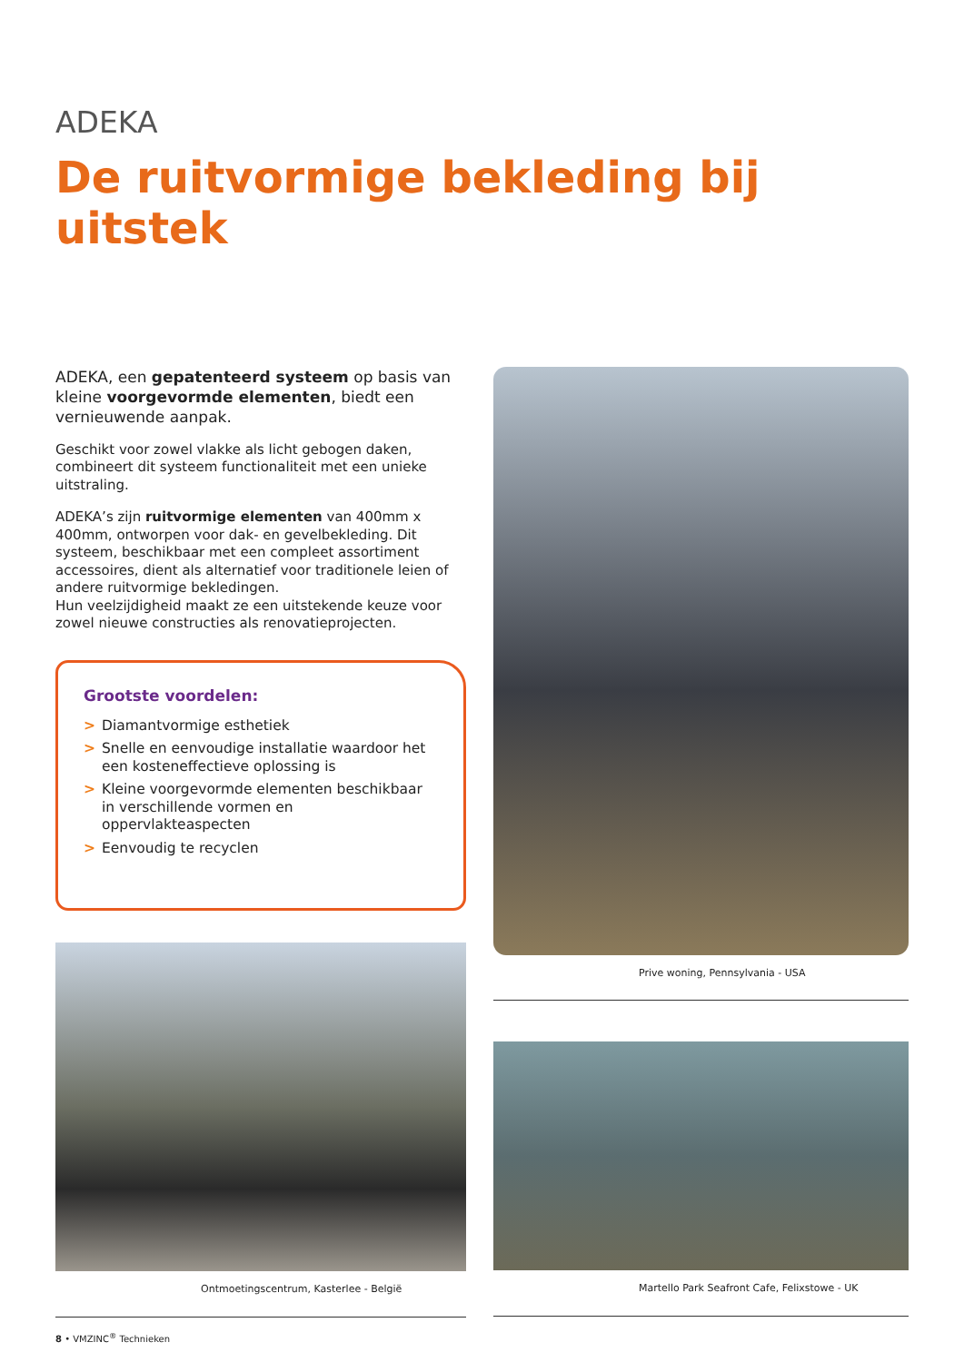ADEKA
De ruitvormige bekleding bij uitstek
ADEKA, een gepatenteerd systeem op basis van kleine voorgevormde elementen, biedt een vernieuwende aanpak.
Geschikt voor zowel vlakke als licht gebogen daken, combineert dit systeem functionaliteit met een unieke uitstraling.
ADEKA’s zijn ruitvormige elementen van 400mm x 400mm, ontworpen voor dak- en gevelbekleding. Dit systeem, beschikbaar met een compleet assortiment accessoires, dient als alternatief voor traditionele leien of andere ruitvormige bekledingen.
Hun veelzijdigheid maakt ze een uitstekende keuze voor zowel nieuwe constructies als renovatieprojecten.
Grootste voordelen:
> Diamantvormige esthetiek
> Snelle en eenvoudige installatie waardoor het een kosteneffectieve oplossing is
> Kleine voorgevormde elementen beschikbaar in verschillende vormen en oppervlakteaspecten
> Eenvoudig te recyclen
Ontmoetingscentrum, Kasterlee - België
Prive woning, Pennsylvania - USA
Martello Park Seafront Cafe, Felixstowe - UK
8 • VMZINC<sup>®</sup> Technieken